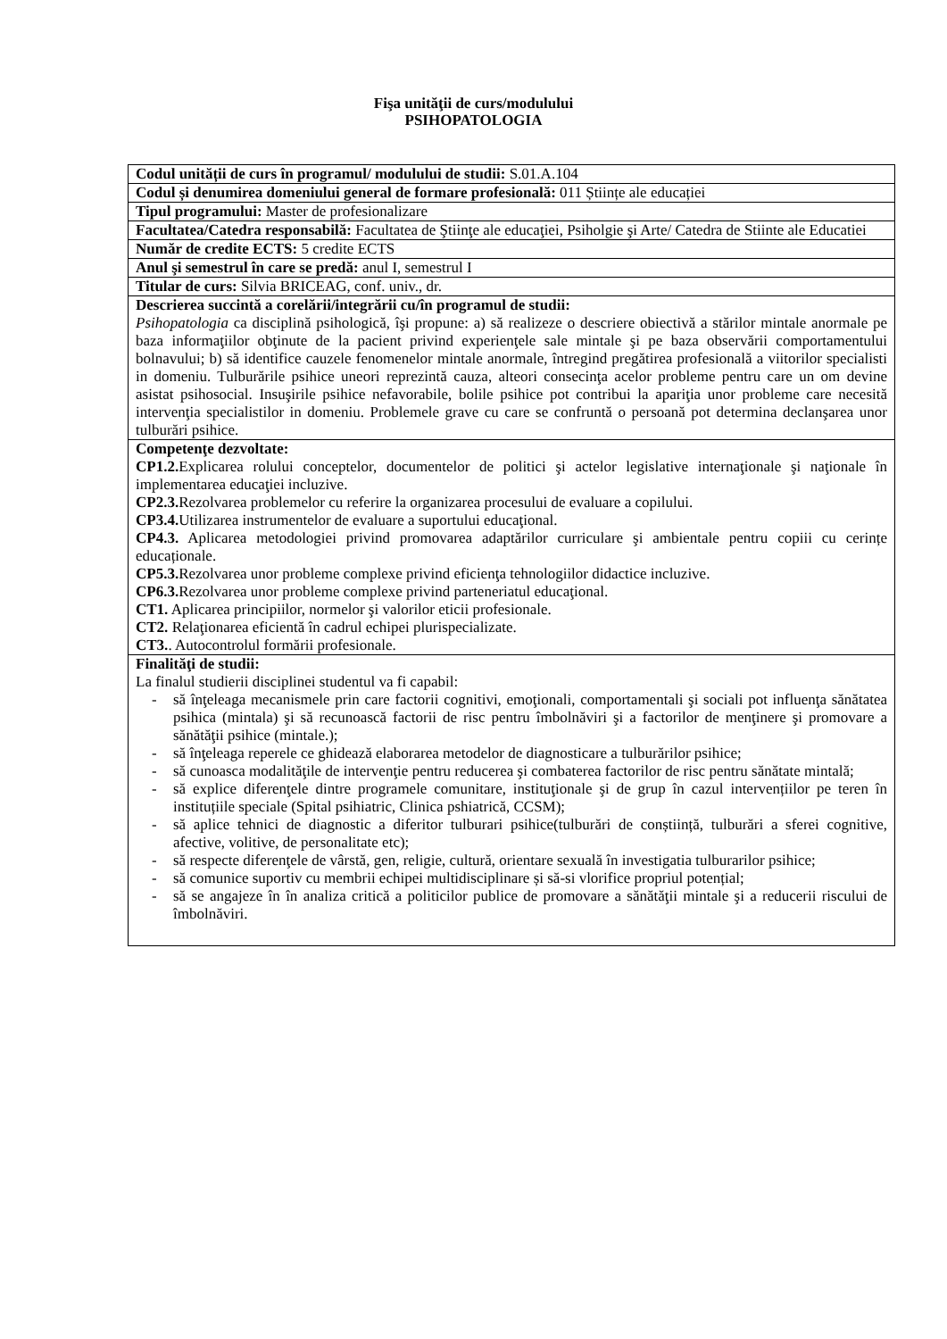Fişa unităţii de curs/modulului
PSIHOPATOLOGIA
| Codul unității de curs în programul/ modulului de studii: S.01.A.104 |
| Codul și denumirea domeniului general de formare profesională: 011 Științe ale educației |
| Tipul programului: Master de profesionalizare |
| Facultatea/Catedra responsabilă: Facultatea de Ştiinţe ale educaţiei, Psiholgie şi Arte/ Catedra de Stiinte ale Educatiei |
| Număr de credite ECTS: 5 credite ECTS |
| Anul şi semestrul în care se predă: anul I, semestrul I |
| Titular de curs: Silvia BRICEAG, conf. univ., dr. |
| Descrierea succintă a corelării/integrării cu/în programul de studii: Psihopatologia ca disciplină psihologică, îşi propune: a) să realizeze o descriere obiectivă a stărilor mintale anormale pe baza informaţiilor obţinute de la pacient privind experienţele sale mintale şi pe baza observării comportamentului bolnavului; b) să identifice cauzele fenomenelor mintale anormale, întregind pregătirea profesională a viitorilor specialisti in domeniu. Tulburările psihice uneori reprezintă cauza, alteori consecinţa acelor probleme pentru care un om devine asistat psihosocial. Insuşirile psihice nefavorabile, bolile psihice pot contribui la apariţia unor probleme care necesită intervenţia specialistilor in domeniu. Problemele grave cu care se confruntă o persoană pot determina declanşarea unor tulburări psihice. |
| Competenţe dezvoltate: CP1.2. Explicarea rolului conceptelor, documentelor de politici şi actelor legislative internaţionale şi naţionale în implementarea educaţiei incluzive. CP2.3. Rezolvarea problemelor cu referire la organizarea procesului de evaluare a copilului. CP3.4. Utilizarea instrumentelor de evaluare a suportului educaţional. CP4.3. Aplicarea metodologiei privind promovarea adaptărilor curriculare şi ambientale pentru copiii cu cerințe educaționale. CP5.3. Rezolvarea unor probleme complexe privind eficienţa tehnologiilor didactice incluzive. CP6.3. Rezolvarea unor probleme complexe privind parteneriatul educaţional. CT1. Aplicarea principiilor, normelor şi valorilor eticii profesionale. CT2. Relaţionarea eficientă în cadrul echipei plurispecializate. CT3. . Autocontrolul formării profesionale. |
| Finalităţi de studii: La finalul studierii disciplinei studentul va fi capabil: - să înţeleaga mecanismele prin care factorii cognitivi, emoţionali, comportamentali şi sociali pot influenţa sănătatea psihica (mintala) şi să recunoască factorii de risc pentru îmbolnăviri şi a factorilor de menţinere şi promovare a sănătăţii psihice (mintale.); - să înţeleaga reperele ce ghidează elaborarea metodelor de diagnosticare a tulburărilor psihice; - să cunoasca modalităţile de intervenţie pentru reducerea şi combaterea factorilor de risc pentru sănătate mintală; - să explice diferenţele dintre programele comunitare, instituţionale şi de grup în cazul intervențiilor pe teren în instituțiile speciale (Spital psihiatric, Clinica pshiatrică, CCSM); - să aplice tehnici de diagnostic a diferitor tulburari psihice(tulburări de conștiință, tulburări a sferei cognitive, afective, volitive, de personalitate etc); - să respecte diferenţele de vârstă, gen, religie, cultură, orientare sexuală în investigatia tulburarilor psihice; - să comunice suportiv cu membrii echipei multidisciplinare și să-si vlorifice propriul potențial; - să se angajeze în în analiza critică a politicilor publice de promovare a sănătăţii mintale şi a reducerii riscului de îmbolnăviri. |